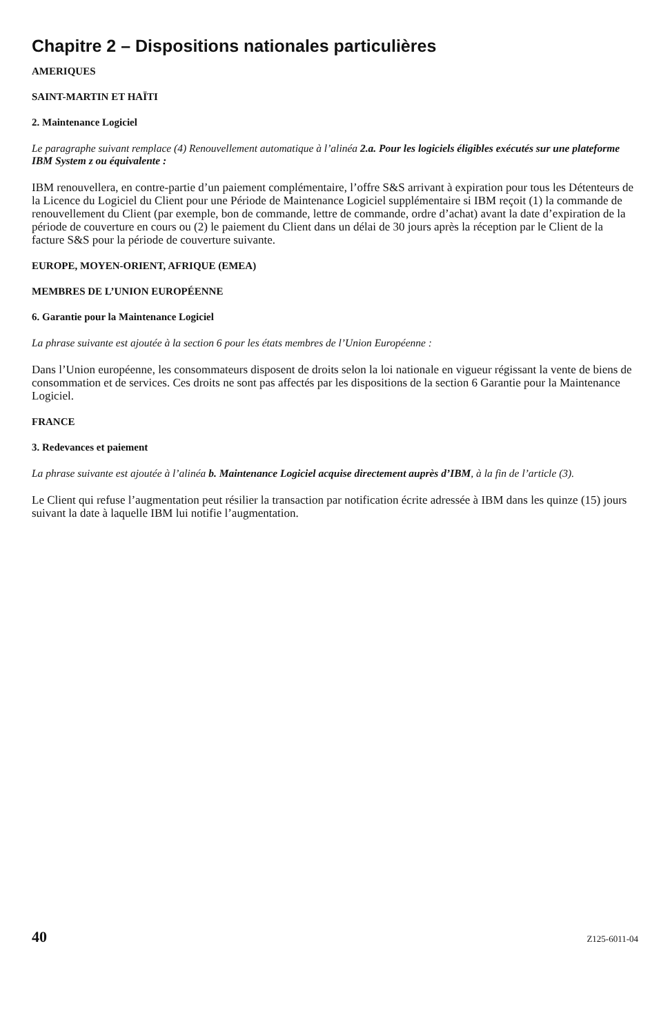Chapitre 2 – Dispositions nationales particulières
AMERIQUES
SAINT-MARTIN ET HAÏTI
2. Maintenance Logiciel
Le paragraphe suivant remplace (4) Renouvellement automatique à l’alinéa 2.a. Pour les logiciels éligibles exécutés sur une plateforme IBM System z ou équivalente :
IBM renouvellera, en contre-partie d’un paiement complémentaire, l’offre S&S arrivant à expiration pour tous les Détenteurs de la Licence du Logiciel du Client pour une Période de Maintenance Logiciel supplémentaire si IBM reçoit (1) la commande de renouvellement du Client (par exemple, bon de commande, lettre de commande, ordre d’achat) avant la date d’expiration de la période de couverture en cours ou (2) le paiement du Client dans un délai de 30 jours après la réception par le Client de la facture S&S pour la période de couverture suivante.
EUROPE, MOYEN-ORIENT, AFRIQUE (EMEA)
MEMBRES DE L’UNION EUROPÉENNE
6. Garantie pour la Maintenance Logiciel
La phrase suivante est ajoutée à la section 6 pour les états membres de l’Union Européenne :
Dans l’Union européenne, les consommateurs disposent de droits selon la loi nationale en vigueur régissant la vente de biens de consommation et de services. Ces droits ne sont pas affectés par les dispositions de la section 6 Garantie pour la Maintenance Logiciel.
FRANCE
3. Redevances et paiement
La phrase suivante est ajoutée à l’alinéa b. Maintenance Logiciel acquise directement auprès d’IBM, à la fin de l’article (3).
Le Client qui refuse l’augmentation peut résilier la transaction par notification écrite adressée à IBM dans les quinze (15) jours suivant la date à laquelle IBM lui notifie l’augmentation.
40 Z125-6011-04